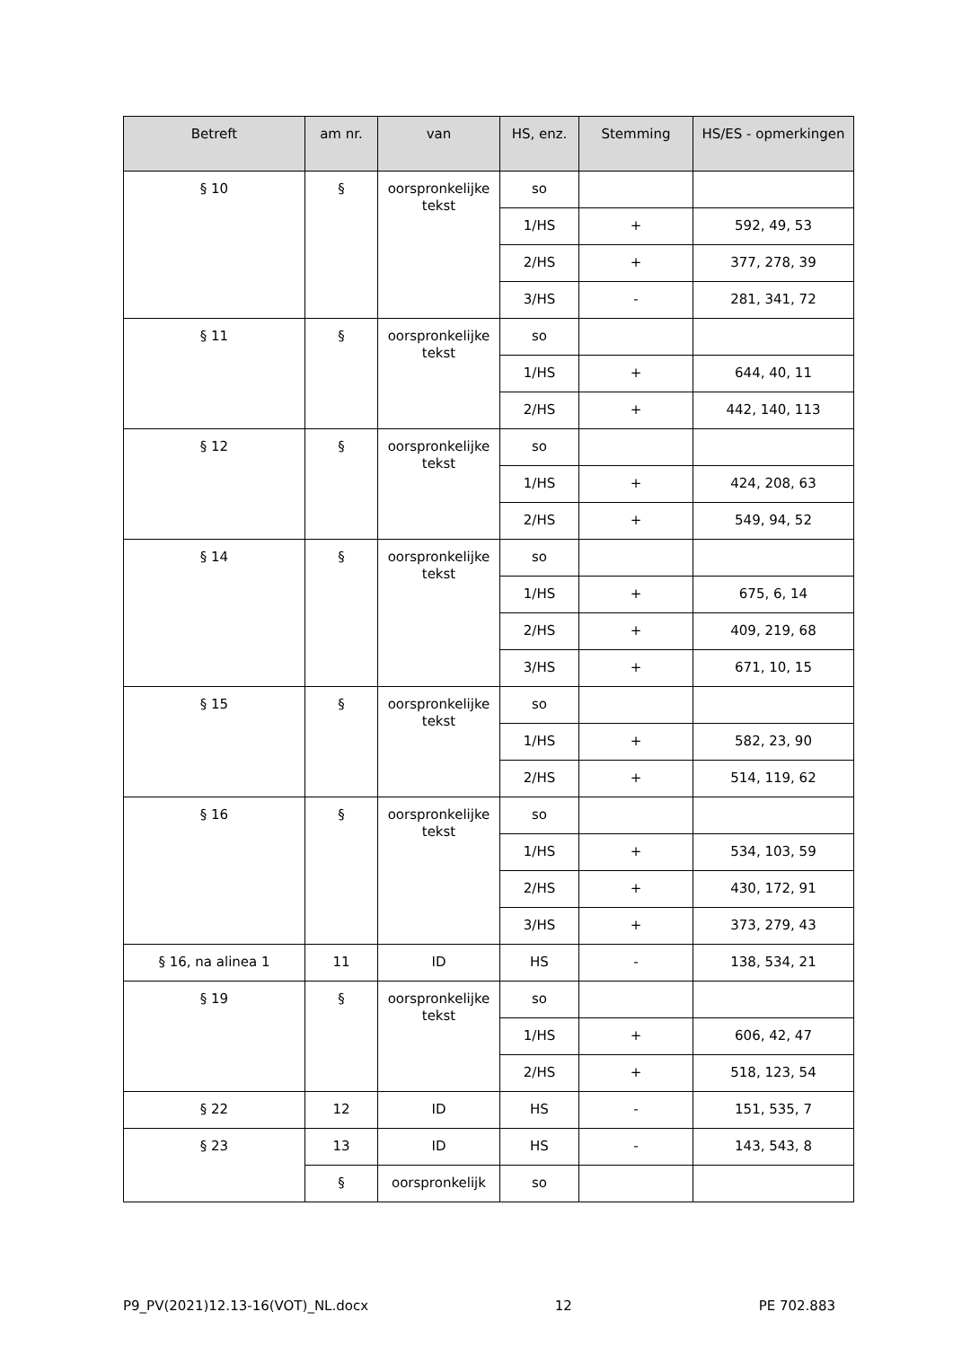| Betreft | am nr. | van | HS, enz. | Stemming | HS/ES - opmerkingen |
| --- | --- | --- | --- | --- | --- |
| § 10 | § | oorspronkelijke tekst | so | | |
| | | | 1/HS | + | 592, 49, 53 |
| | | | 2/HS | + | 377, 278, 39 |
| | | | 3/HS | - | 281, 341, 72 |
| § 11 | § | oorspronkelijke tekst | so | | |
| | | | 1/HS | + | 644, 40, 11 |
| | | | 2/HS | + | 442, 140, 113 |
| § 12 | § | oorspronkelijke tekst | so | | |
| | | | 1/HS | + | 424, 208, 63 |
| | | | 2/HS | + | 549, 94, 52 |
| § 14 | § | oorspronkelijke tekst | so | | |
| | | | 1/HS | + | 675, 6, 14 |
| | | | 2/HS | + | 409, 219, 68 |
| | | | 3/HS | + | 671, 10, 15 |
| § 15 | § | oorspronkelijke tekst | so | | |
| | | | 1/HS | + | 582, 23, 90 |
| | | | 2/HS | + | 514, 119, 62 |
| § 16 | § | oorspronkelijke tekst | so | | |
| | | | 1/HS | + | 534, 103, 59 |
| | | | 2/HS | + | 430, 172, 91 |
| | | | 3/HS | + | 373, 279, 43 |
| § 16, na alinea 1 | 11 | ID | HS | - | 138, 534, 21 |
| § 19 | § | oorspronkelijke tekst | so | | |
| | | | 1/HS | + | 606, 42, 47 |
| | | | 2/HS | + | 518, 123, 54 |
| § 22 | 12 | ID | HS | - | 151, 535, 7 |
| § 23 | 13 | ID | HS | - | 143, 543, 8 |
| | § | oorspronkelijk | so | | |
P9_PV(2021)12.13-16(VOT)_NL.docx 12 PE 702.883